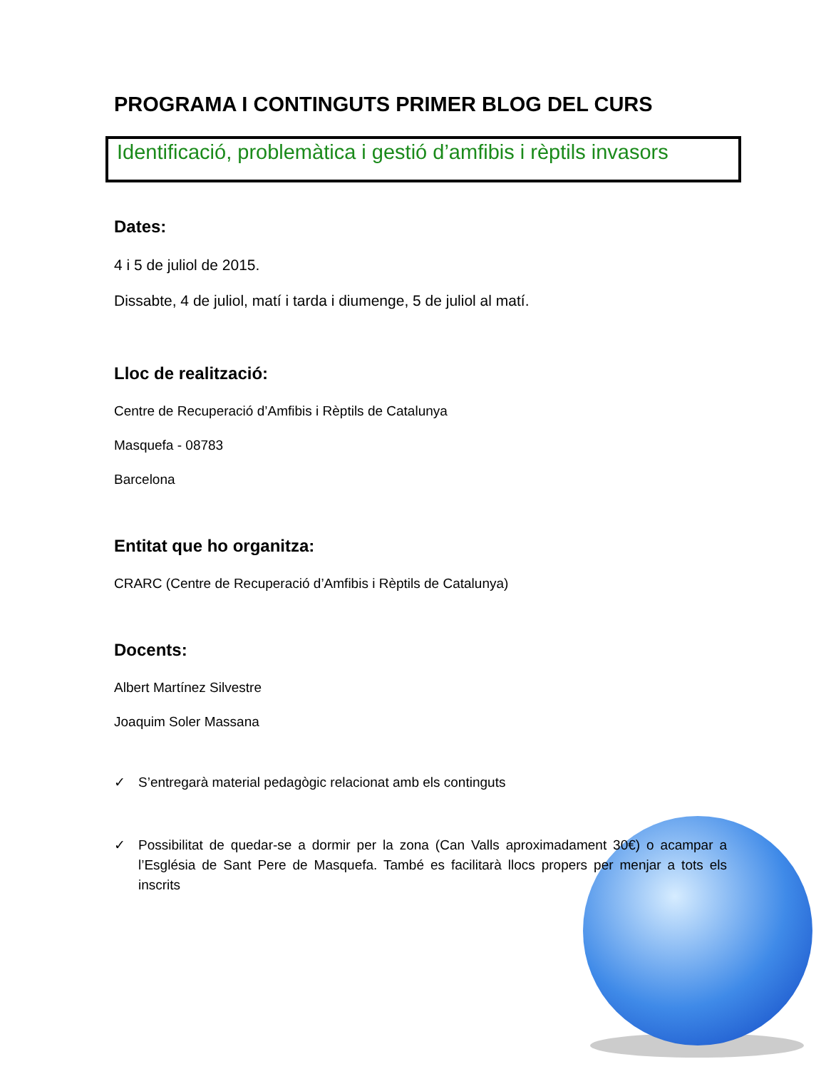PROGRAMA I CONTINGUTS PRIMER BLOG DEL CURS
Identificació, problemàtica i gestió d’amfibis i rèptils invasors
Dates:
4 i 5 de juliol de 2015.
Dissabte, 4 de juliol, matí i tarda i diumenge, 5 de juliol al matí.
Lloc de realització:
Centre de Recuperació d’Amfibis i Rèptils de Catalunya
Masquefa - 08783
Barcelona
Entitat que ho organitza:
CRARC (Centre de Recuperació d’Amfibis i Rèptils de Catalunya)
Docents:
Albert Martínez Silvestre
Joaquim Soler Massana
✓ S’entregarà material pedagògic relacionat amb els continguts
✓ Possibilitat de quedar-se a dormir per la zona (Can Valls aproximadament 30€) o acampar a l’Església de Sant Pere de Masquefa. També es facilitarà llocs propers per menjar a tots els inscrits